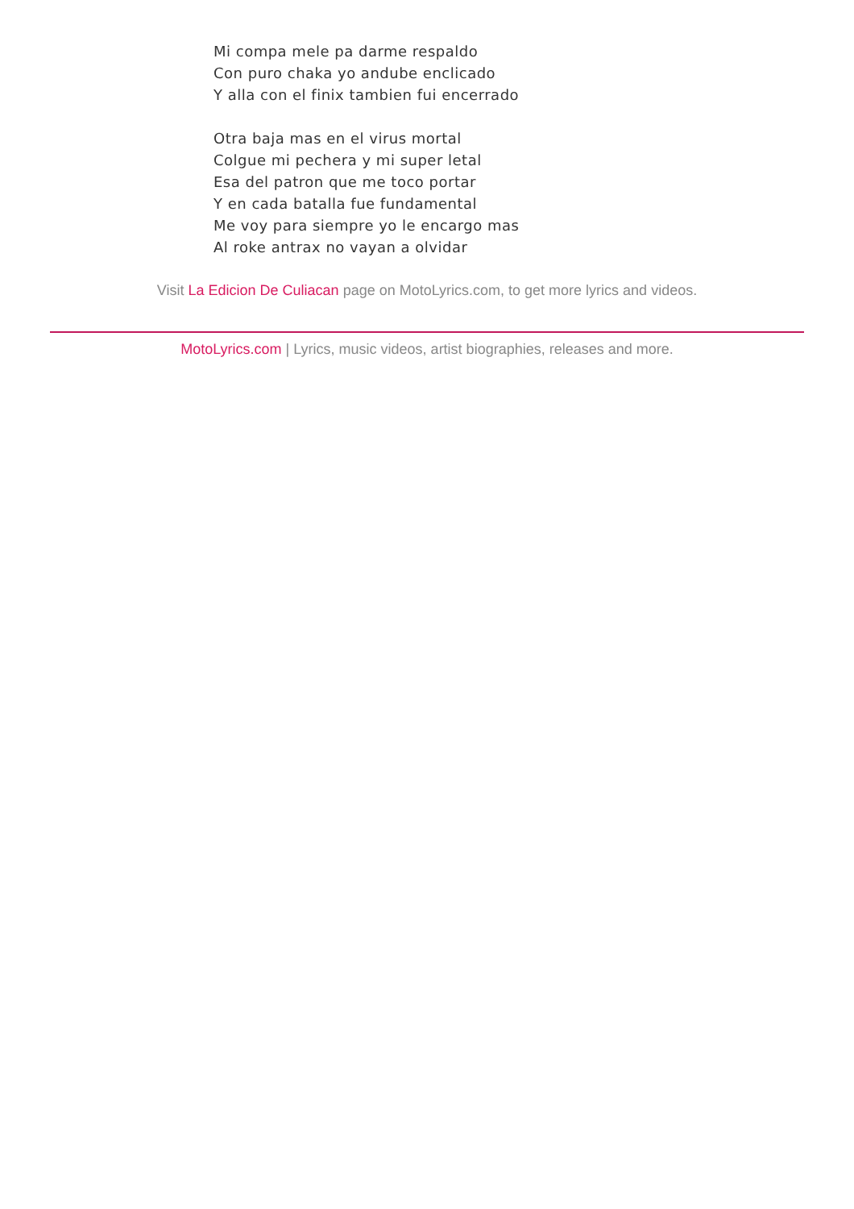Mi compa mele pa darme respaldo
Con puro chaka yo andube enclicado
Y alla con el finix tambien fui encerrado
Otra baja mas en el virus mortal
Colgue mi pechera y mi super letal
Esa del patron que me toco portar
Y en cada batalla fue fundamental
Me voy para siempre yo le encargo mas
Al roke antrax no vayan a olvidar
Visit La Edicion De Culiacan page on MotoLyrics.com, to get more lyrics and videos.
MotoLyrics.com | Lyrics, music videos, artist biographies, releases and more.